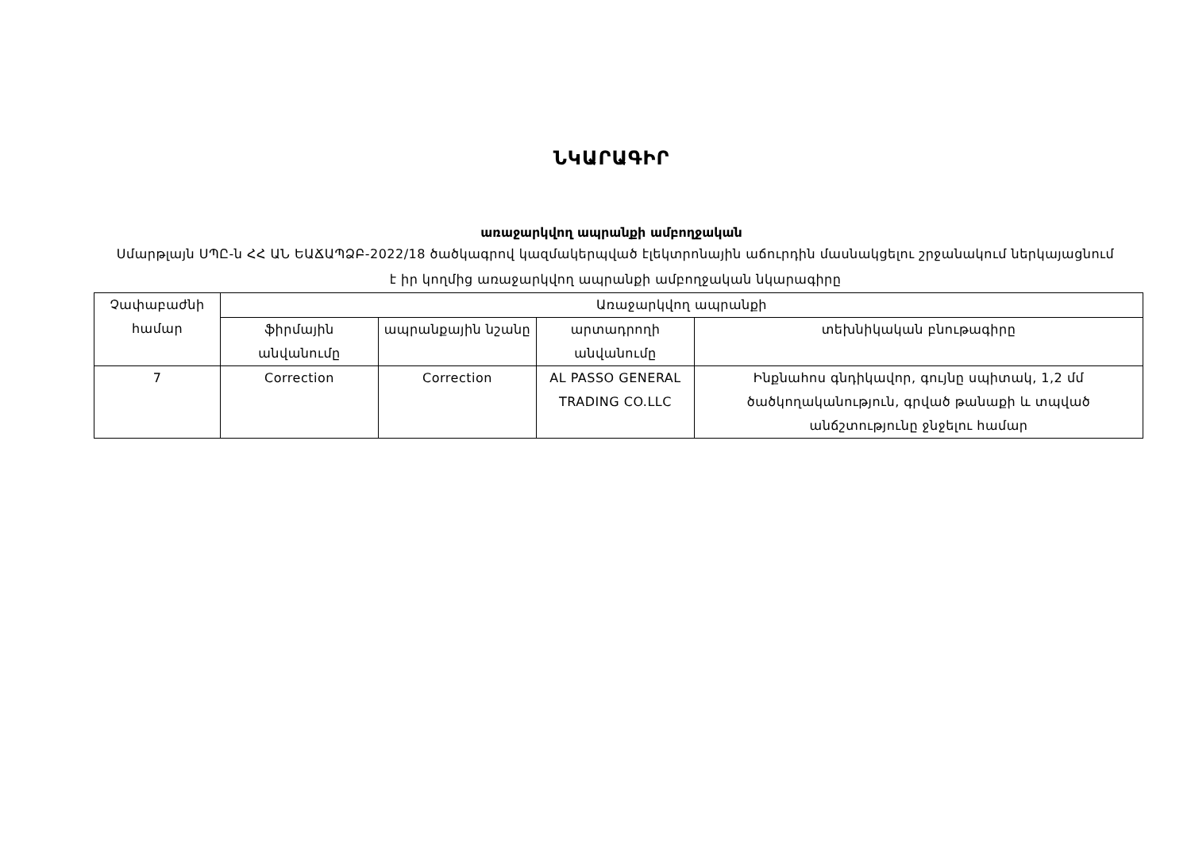ՆԿԱՐԱԳԻՐ
առաջարկվող ապրանքի ամբողջական
Սմարթլայն ՍՊԸ-ն ՀՀ ԱՆ ԵԱՃԱՊՁԲ-2022/18 ծածկագրով կազմակերպված էլեկտրոնային աճուրդին մասնակցելու շրջանակում ներկայացնում է իր կողմից առաջարկվող ապրանքի ամբողջական նկարագիրը
| Չափաբաժնի համար | Առաջարկվող ապրանքի | | | |
| --- | --- | --- | --- | --- |
| | ֆիրմային անվանումը | ապրանքային նշանը | արտադրողի անվանումը | տեխնիկական բնութագիրը |
| 7 | Correction | Correction | AL PASSO GENERAL TRADING CO.LLC | Ինքնահոս գնդիկավոր, գույնը սպիտակ, 1,2 մմ ծածկողականություն, գրված թանաքի և տպված անճշտությունը ջնջելու համար |